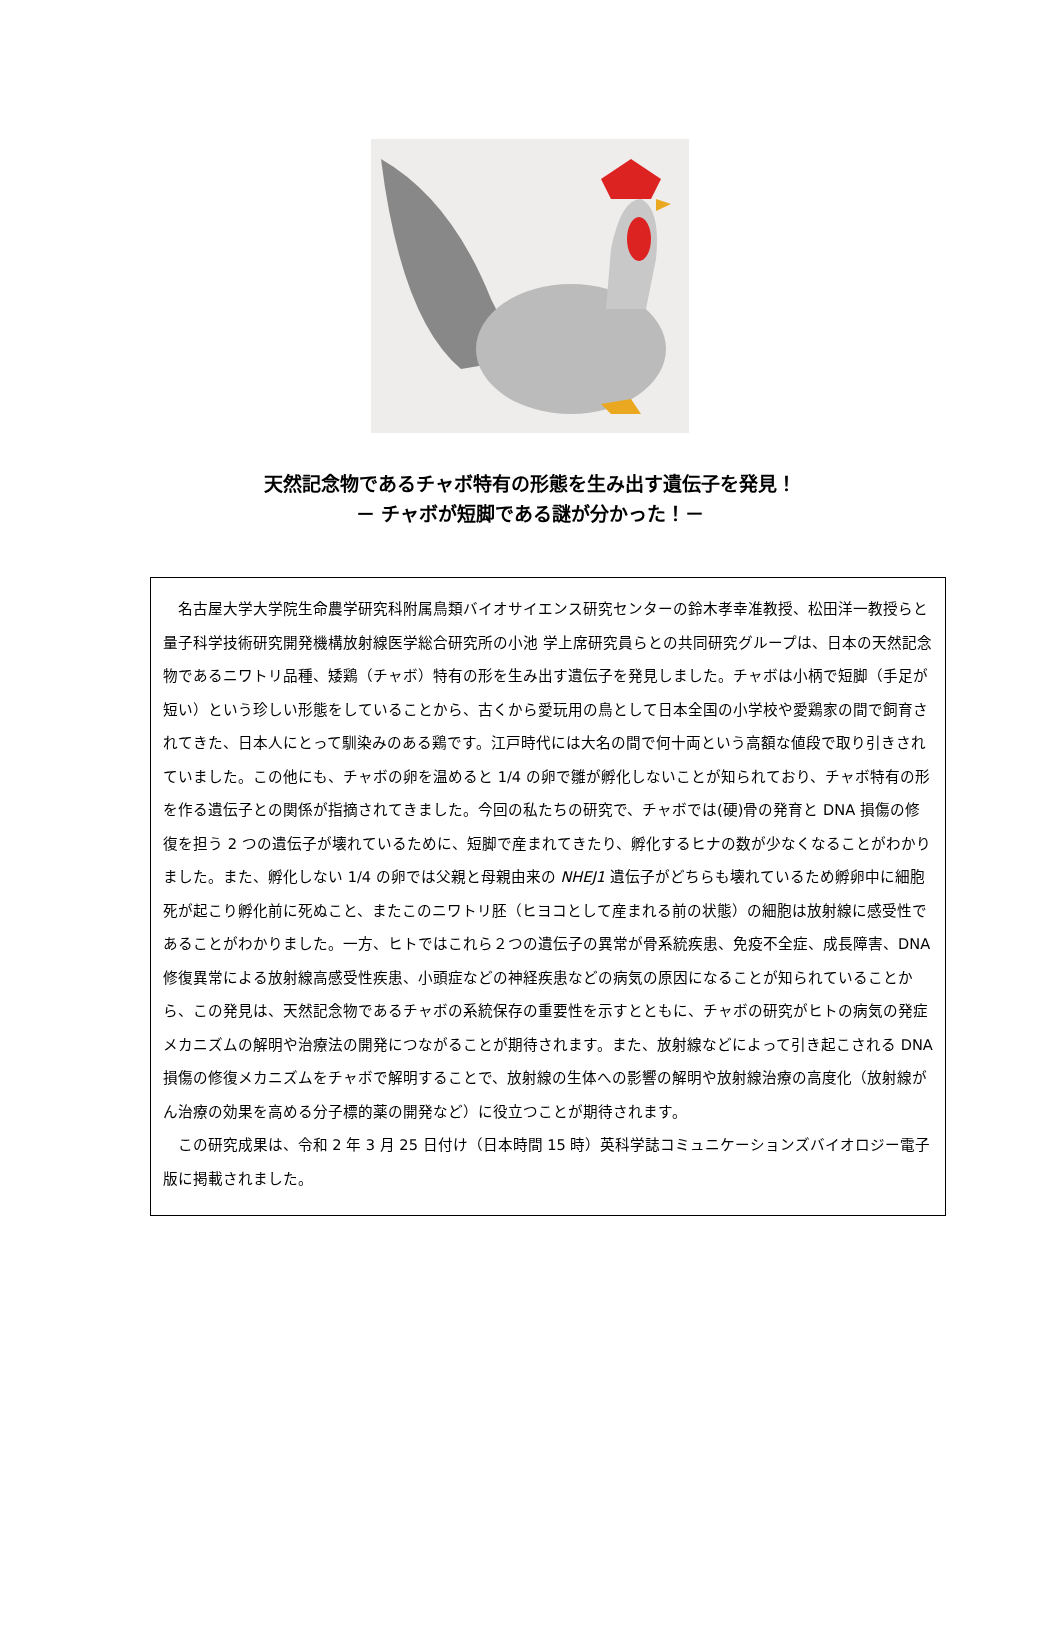天然記念物であるチャボ特有の形態を生み出す遺伝子を発見！
－ チャボが短脚である謎が分かった！－
名古屋大学大学院生命農学研究科附属鳥類バイオサイエンス研究センターの鈴木孝幸准教授、松田洋一教授らと量子科学技術研究開発機構放射線医学総合研究所の小池 学上席研究員らとの共同研究グループは、日本の天然記念物であるニワトリ品種、矮鶏（チャボ）特有の形を生み出す遺伝子を発見しました。チャボは小柄で短脚（手足が短い）という珍しい形態をしていることから、古くから愛玩用の鳥として日本全国の小学校や愛鶏家の間で飼育されてきた、日本人にとって馴染みのある鶏です。江戸時代には大名の間で何十両という高額な値段で取り引きされていました。この他にも、チャボの卵を温めると 1/4 の卵で雛が孵化しないことが知られており、チャボ特有の形を作る遺伝子との関係が指摘されてきました。今回の私たちの研究で、チャボでは(硬)骨の発育と DNA 損傷の修復を担う 2 つの遺伝子が壊れているために、短脚で産まれてきたり、孵化するヒナの数が少なくなることがわかりました。また、孵化しない 1/4 の卵では父親と母親由来の NHEJ1 遺伝子がどちらも壊れているため孵卵中に細胞死が起こり孵化前に死ぬこと、またこのニワトリ胚（ヒヨコとして産まれる前の状態）の細胞は放射線に感受性であることがわかりました。一方、ヒトではこれら２つの遺伝子の異常が骨系統疾患、免疫不全症、成長障害、DNA 修復異常による放射線高感受性疾患、小頭症などの神経疾患などの病気の原因になることが知られていることから、この発見は、天然記念物であるチャボの系統保存の重要性を示すとともに、チャボの研究がヒトの病気の発症メカニズムの解明や治療法の開発につながることが期待されます。また、放射線などによって引き起こされる DNA 損傷の修復メカニズムをチャボで解明することで、放射線の生体への影響の解明や放射線治療の高度化（放射線がん治療の効果を高める分子標的薬の開発など）に役立つことが期待されます。
この研究成果は、令和 2 年 3 月 25 日付け（日本時間 15 時）英科学誌コミュニケーションズバイオロジー電子版に掲載されました。